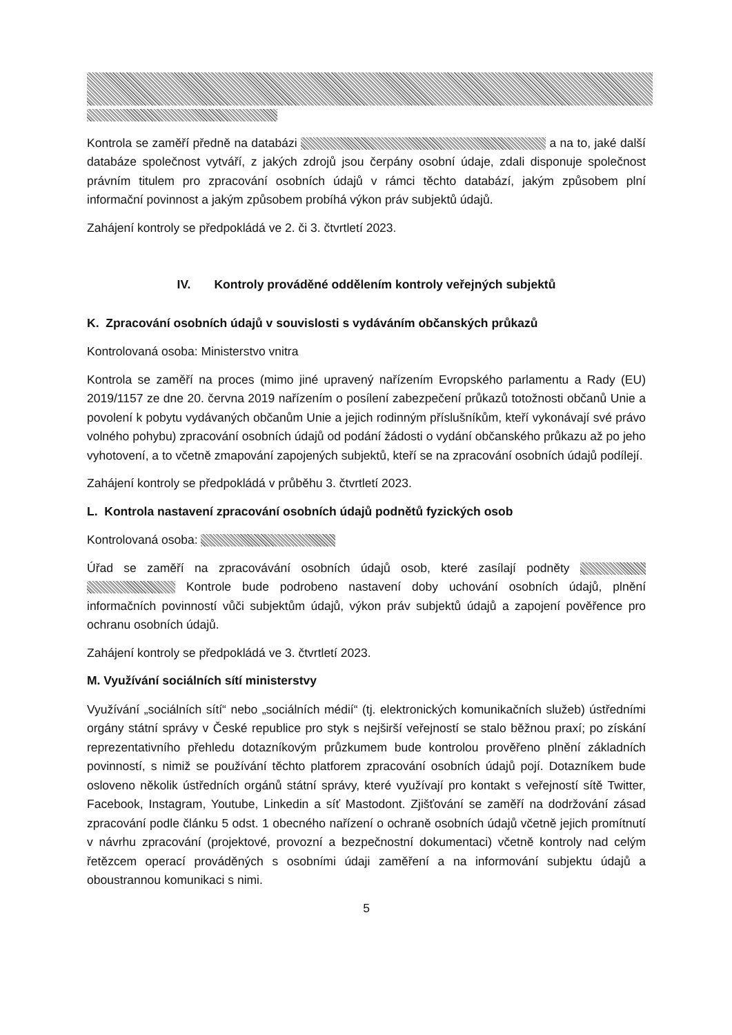Kontrola se zaměří předně na databázi a na to, jaké další databáze společnost vytváří, z jakých zdrojů jsou čerpány osobní údaje, zdali disponuje společnost právním titulem pro zpracování osobních údajů v rámci těchto databází, jakým způsobem plní informační povinnost a jakým způsobem probíhá výkon práv subjektů údajů.
Zahájení kontroly se předpokládá ve 2. či 3. čtvrtletí 2023.
IV. Kontroly prováděné oddělením kontroly veřejných subjektů
K. Zpracování osobních údajů v souvislosti s vydáváním občanských průkazů
Kontrolovaná osoba: Ministerstvo vnitra
Kontrola se zaměří na proces (mimo jiné upravený nařízením Evropského parlamentu a Rady (EU) 2019/1157 ze dne 20. června 2019 nařízením o posílení zabezpečení průkazů totožnosti občanů Unie a povolení k pobytu vydávaných občanům Unie a jejich rodinným příslušníkům, kteří vykonávají své právo volného pohybu) zpracování osobních údajů od podání žádosti o vydání občanského průkazu až po jeho vyhotovení, a to včetně zmapování zapojených subjektů, kteří se na zpracování osobních údajů podílejí.
Zahájení kontroly se předpokládá v průběhu 3. čtvrtletí 2023.
L. Kontrola nastavení zpracování osobních údajů podnětů fyzických osob
Kontrolovaná osoba:
Úřad se zaměří na zpracovávání osobních údajů osob, které zasílají podněty Kontrole bude podrobeno nastavení doby uchování osobních údajů, plnění informačních povinností vůči subjektům údajů, výkon práv subjektů údajů a zapojení pověřence pro ochranu osobních údajů.
Zahájení kontroly se předpokládá ve 3. čtvrtletí 2023.
M. Využívání sociálních sítí ministerstvy
Využívání „sociálních sítí“ nebo „sociálních médií“ (tj. elektronických komunikačních služeb) ústředními orgány státní správy v České republice pro styk s nejširší veřejností se stalo běžnou praxí; po získání reprezentativního přehledu dotazníkovým průzkumem bude kontrolou prověřeno plnění základních povinností, s nimiž se používání těchto platforem zpracování osobních údajů pojí. Dotazníkem bude osloveno několik ústředních orgánů státní správy, které využívají pro kontakt s veřejností sítě Twitter, Facebook, Instagram, Youtube, Linkedin a síť Mastodont. Zjišťování se zaměří na dodržování zásad zpracování podle článku 5 odst. 1 obecného nařízení o ochraně osobních údajů včetně jejich promítnutí v návrhu zpracování (projektové, provozní a bezpečnostní dokumentaci) včetně kontroly nad celým řetězcem operací prováděných s osobními údaji zaměření a na informování subjektu údajů a oboustrannou komunikaci s nimi.
5